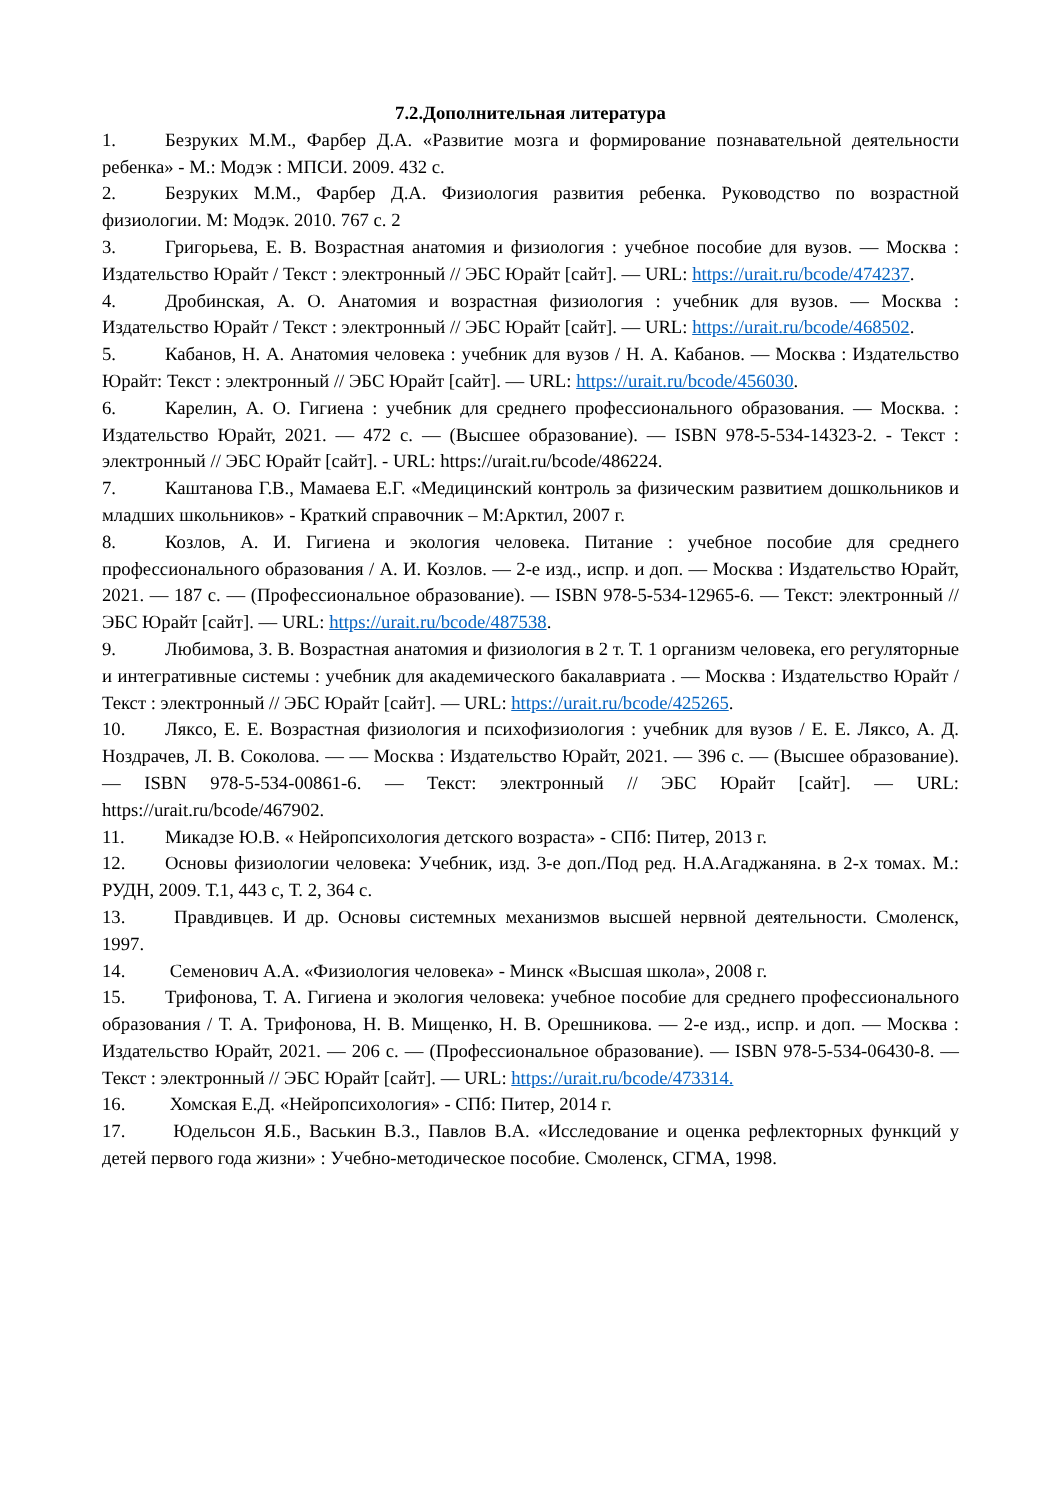7.2.Дополнительная литература
1. Безруких М.М., Фарбер Д.А. «Развитие мозга и формирование познавательной деятельности ребенка» - М.: Модэк : МПСИ. 2009. 432 с.
2. Безруких М.М., Фарбер Д.А. Физиология развития ребенка. Руководство по возрастной физиологии. М: Модэк. 2010. 767 с. 2
3. Григорьева, Е. В. Возрастная анатомия и физиология : учебное пособие для вузов. — Москва : Издательство Юрайт / Текст : электронный // ЭБС Юрайт [сайт]. — URL: https://urait.ru/bcode/474237.
4. Дробинская, А. О. Анатомия и возрастная физиология : учебник для вузов. — Москва : Издательство Юрайт / Текст : электронный // ЭБС Юрайт [сайт]. — URL: https://urait.ru/bcode/468502.
5. Кабанов, Н. А. Анатомия человека : учебник для вузов / Н. А. Кабанов. — Москва : Издательство Юрайт: Текст : электронный // ЭБС Юрайт [сайт]. — URL: https://urait.ru/bcode/456030.
6. Карелин, А. О. Гигиена : учебник для среднего профессионального образования. — Москва. : Издательство Юрайт, 2021. — 472 с. — (Высшее образование). — ISBN 978-5-534-14323-2. - Текст : электронный // ЭБС Юрайт [сайт]. - URL: https://urait.ru/bcode/486224.
7. Каштанова Г.В., Мамаева Е.Г. «Медицинский контроль за физическим развитием дошкольников и младших школьников» - Краткий справочник – М:Арктил, 2007 г.
8. Козлов, А. И. Гигиена и экология человека. Питание : учебное пособие для среднего профессионального образования / А. И. Козлов. — 2-е изд., испр. и доп. — Москва : Издательство Юрайт, 2021. — 187 с. — (Профессиональное образование). — ISBN 978-5-534-12965-6. — Текст: электронный // ЭБС Юрайт [сайт]. — URL: https://urait.ru/bcode/487538.
9. Любимова, З. В. Возрастная анатомия и физиология в 2 т. Т. 1 организм человека, его регуляторные и интегративные системы : учебник для академического бакалавриата . — Москва : Издательство Юрайт / Текст : электронный // ЭБС Юрайт [сайт]. — URL: https://urait.ru/bcode/425265.
10. Ляксо, Е. Е. Возрастная физиология и психофизиология : учебник для вузов / Е. Е. Ляксо, А. Д. Ноздрачев, Л. В. Соколова. — — Москва : Издательство Юрайт, 2021. — 396 с. — (Высшее образование). — ISBN 978-5-534-00861-6. — Текст: электронный // ЭБС Юрайт [сайт]. — URL: https://urait.ru/bcode/467902.
11. Микадзе Ю.В. « Нейропсихология детского возраста» - СПб: Питер, 2013 г.
12. Основы физиологии человека: Учебник, изд. 3-е доп./Под ред. Н.А.Агаджаняна. в 2-х томах. М.: РУДН, 2009. Т.1, 443 с, Т. 2, 364 с.
13. Правдивцев. И др. Основы системных механизмов высшей нервной деятельности. Смоленск, 1997.
14. Семенович А.А. «Физиология человека» - Минск «Высшая школа», 2008 г.
15. Трифонова, Т. А. Гигиена и экология человека: учебное пособие для среднего профессионального образования / Т. А. Трифонова, Н. В. Мищенко, Н. В. Орешникова. — 2-е изд., испр. и доп. — Москва : Издательство Юрайт, 2021. — 206 с. — (Профессиональное образование). — ISBN 978-5-534-06430-8. — Текст : электронный // ЭБС Юрайт [сайт]. — URL: https://urait.ru/bcode/473314.
16. Хомская Е.Д. «Нейропсихология» - СПб: Питер, 2014 г.
17. Юдельсон Я.Б., Васькин В.З., Павлов В.А. «Исследование и оценка рефлекторных функций у детей первого года жизни» : Учебно-методическое пособие. Смоленск, СГМА, 1998.